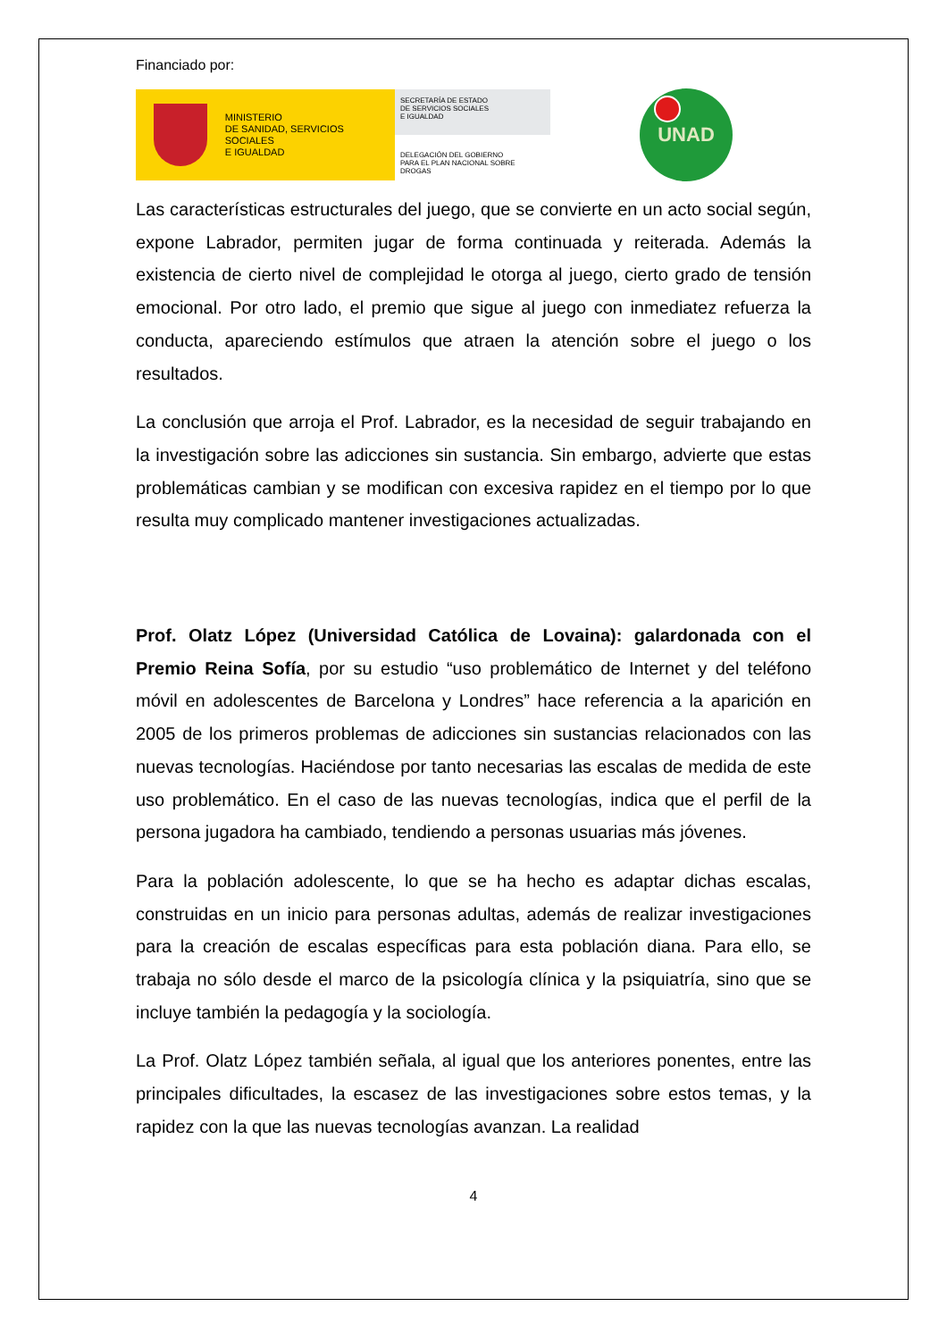Financiado por:
MINISTERIO
DE SANIDAD, SERVICIOS SOCIALES
E IGUALDAD
SECRETARÍA DE ESTADO
DE SERVICIOS SOCIALES
E IGUALDAD
DELEGACIÓN DEL GOBIERNO
PARA EL PLAN NACIONAL SOBRE DROGAS
UNAD
Las características estructurales del juego, que se convierte en un acto social según, expone Labrador, permiten jugar de forma continuada y reiterada. Además la existencia de cierto nivel de complejidad le otorga al juego, cierto grado de tensión emocional. Por otro lado, el premio que sigue al juego con inmediatez refuerza la conducta, apareciendo estímulos que atraen la atención sobre el juego o los resultados.
La conclusión que arroja el Prof. Labrador, es la necesidad de seguir trabajando en la investigación sobre las adicciones sin sustancia. Sin embargo, advierte que estas problemáticas cambian y se modifican con excesiva rapidez en el tiempo por lo que resulta muy complicado mantener investigaciones actualizadas.
Prof. Olatz López (Universidad Católica de Lovaina): galardonada con el Premio Reina Sofía, por su estudio “uso problemático de Internet y del teléfono móvil en adolescentes de Barcelona y Londres” hace referencia a la aparición en 2005 de los primeros problemas de adicciones sin sustancias relacionados con las nuevas tecnologías. Haciéndose por tanto necesarias las escalas de medida de este uso problemático. En el caso de las nuevas tecnologías, indica que el perfil de la persona jugadora ha cambiado, tendiendo a personas usuarias más jóvenes.
Para la población adolescente, lo que se ha hecho es adaptar dichas escalas, construidas en un inicio para personas adultas, además de realizar investigaciones para la creación de escalas específicas para esta población diana. Para ello, se trabaja no sólo desde el marco de la psicología clínica y la psiquiatría, sino que se incluye también la pedagogía y la sociología.
La Prof. Olatz López también señala, al igual que los anteriores ponentes, entre las principales dificultades, la escasez de las investigaciones sobre estos temas, y la rapidez con la que las nuevas tecnologías avanzan. La realidad
4